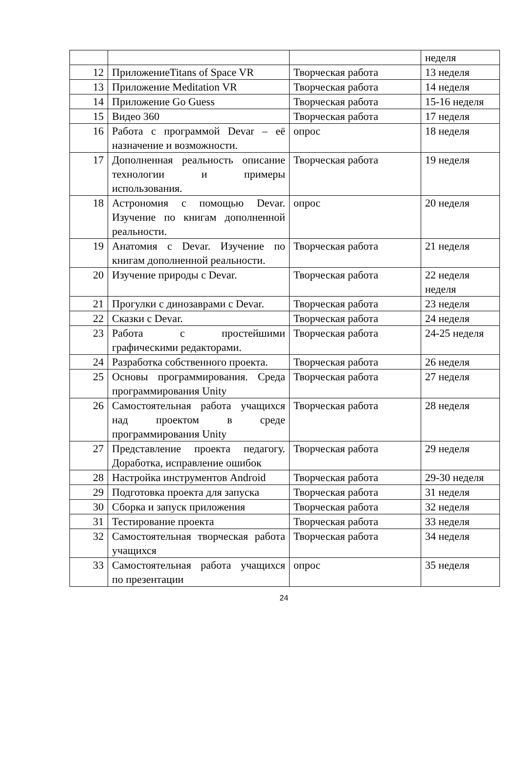| | | | неделя |
| 12 | ПриложениеTitans of Space VR | Творческая работа | 13 неделя |
| 13 | Приложение Meditation VR | Творческая работа | 14 неделя |
| 14 | Приложение Go Guess | Творческая работа | 15-16 неделя |
| 15 | Видео 360 | Творческая работа | 17 неделя |
| 16 | Работа с программой Devar – её назначение и возможности. | опрос | 18 неделя |
| 17 | Дополненная реальность описание технологии и примеры использования. | Творческая работа | 19 неделя |
| 18 | Астрономия с помощью Devar. Изучение по книгам дополненной реальности. | опрос | 20 неделя |
| 19 | Анатомия с Devar. Изучение по книгам дополненной реальности. | Творческая работа | 21 неделя |
| 20 | Изучение природы с Devar. | Творческая работа | 22 неделя неделя |
| 21 | Прогулки с динозаврами с Devar. | Творческая работа | 23 неделя |
| 22 | Сказки с Devar. | Творческая работа | 24 неделя |
| 23 | Работа с простейшими графическими редакторами. | Творческая работа | 24-25 неделя |
| 24 | Разработка собственного проекта. | Творческая работа | 26 неделя |
| 25 | Основы программирования. Среда программирования Unity | Творческая работа | 27 неделя |
| 26 | Самостоятельная работа учащихся над проектом в среде программирования Unity | Творческая работа | 28 неделя |
| 27 | Представление проекта педагогу. Доработка, исправление ошибок | Творческая работа | 29 неделя |
| 28 | Настройка инструментов Android | Творческая работа | 29-30 неделя |
| 29 | Подготовка проекта для запуска | Творческая работа | 31 неделя |
| 30 | Сборка и запуск приложения | Творческая работа | 32 неделя |
| 31 | Тестирование проекта | Творческая работа | 33 неделя |
| 32 | Самостоятельная творческая работа учащихся | Творческая работа | 34 неделя |
| 33 | Самостоятельная работа учащихся по презентации | опрос | 35 неделя |
24